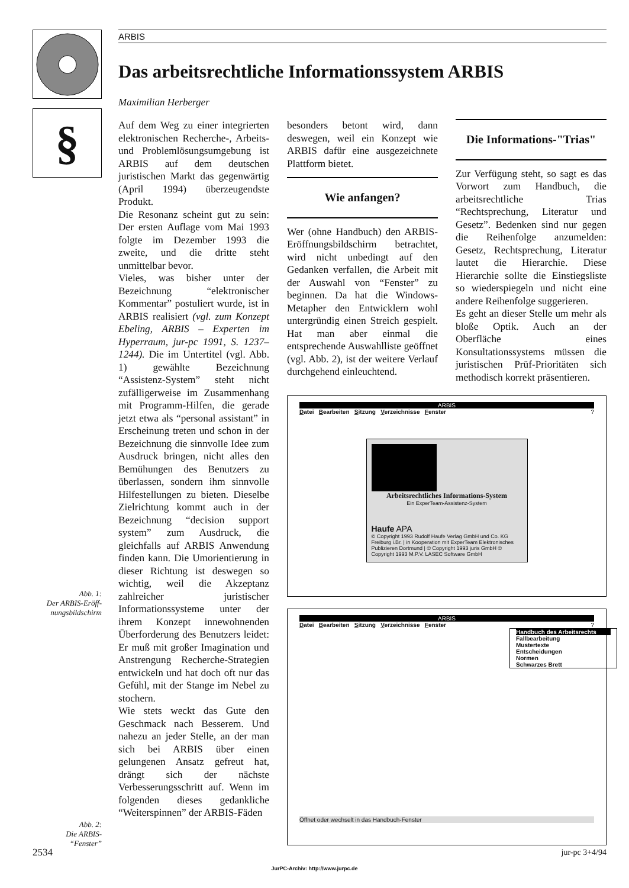§
ARBIS
Das arbeitsrechtliche Informationssystem ARBIS
Maximilian Herberger
Auf dem Weg zu einer integrierten elektronischen Recherche-, Arbeits- und Problemlösungsumgebung ist ARBIS auf dem deutschen juristischen Markt das gegenwärtig (April 1994) überzeugendste Produkt.
Die Resonanz scheint gut zu sein: Der ersten Auflage vom Mai 1993 folgte im Dezember 1993 die zweite, und die dritte steht unmittelbar bevor.
Vieles, was bisher unter der Bezeichnung “elektronischer Kommentar” postuliert wurde, ist in ARBIS realisiert (vgl. zum Konzept Ebeling, ARBIS – Experten im Hyperraum, jur-pc 1991, S. 1237–1244). Die im Untertitel (vgl. Abb. 1) gewählte Bezeichnung “Assistenz-System” steht nicht zufälligerweise im Zusammenhang mit Programm-Hilfen, die gerade jetzt etwa als “personal assistant” in Erscheinung treten und schon in der Bezeichnung die sinnvolle Idee zum Ausdruck bringen, nicht alles den Bemühungen des Benutzers zu überlassen, sondern ihm sinnvolle Hilfestellungen zu bieten. Dieselbe Zielrichtung kommt auch in der Bezeichnung “decision support system” zum Ausdruck, die gleichfalls auf ARBIS Anwendung finden kann. Die Umorientierung in dieser Richtung ist deswegen so wichtig, weil die Akzeptanz zahlreicher juristischer Informationssysteme unter der ihrem Konzept innewohnenden Überforderung des Benutzers leidet: Er muß mit großer Imagination und Anstrengung Recherche-Strategien entwickeln und hat doch oft nur das Gefühl, mit der Stange im Nebel zu stochern.
Wie stets weckt das Gute den Geschmack nach Besserem. Und nahezu an jeder Stelle, an der man sich bei ARBIS über einen gelungenen Ansatz gefreut hat, drängt sich der nächste Verbesserungsschritt auf. Wenn im folgenden dieses gedankliche “Weiterspinnen” der ARBIS-Fäden
besonders betont wird, dann deswegen, weil ein Konzept wie ARBIS dafür eine ausgezeichnete Plattform bietet.
Wie anfangen?
Wer (ohne Handbuch) den ARBIS-Eröffnungsbildschirm betrachtet, wird nicht unbedingt auf den Gedanken verfallen, die Arbeit mit der Auswahl von “Fenster” zu beginnen. Da hat die Windows-Metapher den Entwicklern wohl untergründig einen Streich gespielt. Hat man aber einmal die entsprechende Auswahlliste geöffnet (vgl. Abb. 2), ist der weitere Verlauf durchgehend einleuchtend.
Die Informations-"Trias"
Zur Verfügung steht, so sagt es das Vorwort zum Handbuch, die arbeitsrechtliche Trias “Rechtsprechung, Literatur und Gesetz”. Bedenken sind nur gegen die Reihenfolge anzumelden: Gesetz, Rechtsprechung, Literatur lautet die Hierarchie. Diese Hierarchie sollte die Einstiegsliste so wiederspiegeln und nicht eine andere Reihenfolge suggerieren.
Es geht an dieser Stelle um mehr als bloße Optik. Auch an der Oberfläche eines Konsultationssystems müssen die juristischen Prüf-Prioritäten sich methodisch korrekt präsentieren.
ARBIS
Datei Bearbeiten Sitzung Verzeichnisse Fenster ?
Arbeitsrechtliches Informations-System
Ein ExperTeam-Assistenz-System
Haufe APA
© Copyright 1993 Rudolf Haufe Verlag GmbH und Co. KG Freiburg i.Br. | in Kooperation mit ExperTeam Elektronisches Publizieren Dortmund | © Copyright 1993 juris GmbH © Copyright 1993 M.P.V. LASEC Software GmbH
ARBIS
Datei Bearbeiten Sitzung Verzeichnisse Fenster ?
Handbuch des Arbeitsrechts
Fallbearbeitung
Mustertexte
Entscheidungen
Normen
Schwarzes Brett
Öffnet oder wechselt in das Handbuch-Fenster
Abb. 1:
Der ARBIS-Eröff-
nungsbildschirm
Abb. 2:
Die ARBIS-
“Fenster”
2534 jur-pc 3+4/94
JurPC-Archiv: http://www.jurpc.de